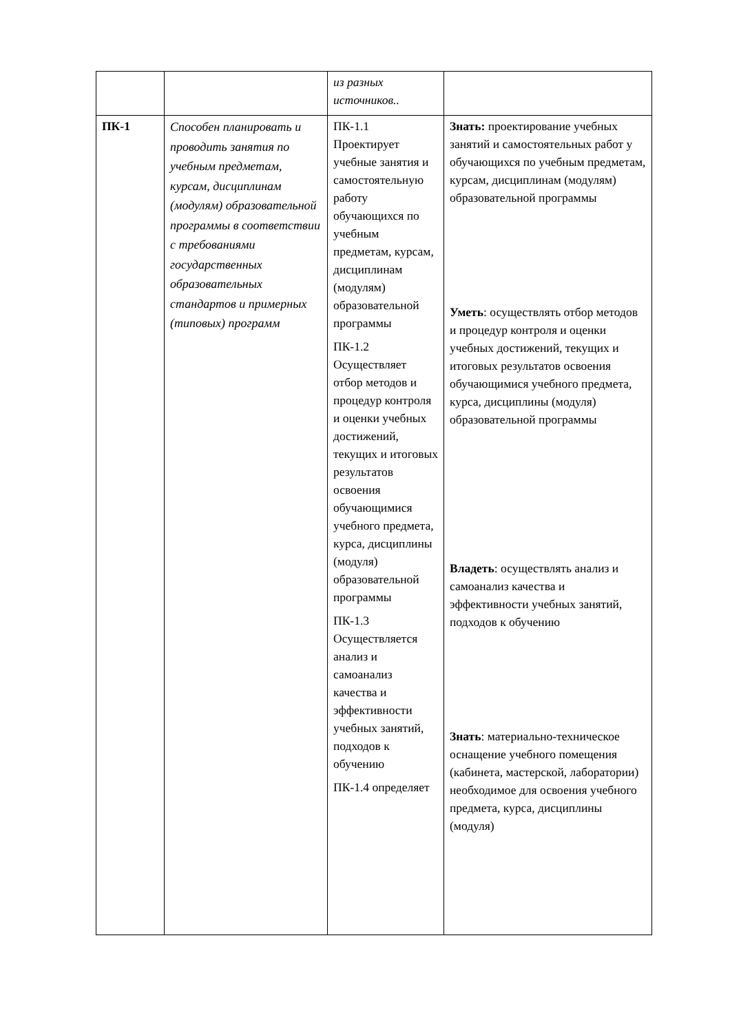| | | из разных источников.. | |
| ПК-1 | Способен планировать и проводить занятия по учебным предметам, курсам, дисциплинам (модулям) образовательной программы в соответствии с требованиями государственных образовательных стандартов и примерных (типовых) программ | ПК-1.1 Проектирует учебные занятия и самостоятельную работу обучающихся по учебным предметам, курсам, дисциплинам (модулям) образовательной программы ПК-1.2 Осуществляет отбор методов и процедур контроля и оценки учебных достижений, текущих и итоговых результатов освоения обучающимися учебного предмета, курса, дисциплины (модуля) образовательной программы ПК-1.3 Осуществляется анализ и самоанализ качества и эффективности учебных занятий, подходов к обучению ПК-1.4 определяет | Знать: проектирование учебных занятий и самостоятельных работ у обучающихся по учебным предметам, курсам, дисциплинам (модулям) образовательной программы Уметь : осуществлять отбор методов и процедур контроля и оценки учебных достижений, текущих и итоговых результатов освоения обучающимися учебного предмета, курса, дисциплины (модуля) образовательной программы Владеть : осуществлять анализ и самоанализ качества и эффективности учебных занятий, подходов к обучению Знать : материально-техническое оснащение учебного помещения (кабинета, мастерской, лаборатории) необходимое для освоения учебного предмета, курса, дисциплины (модуля) |